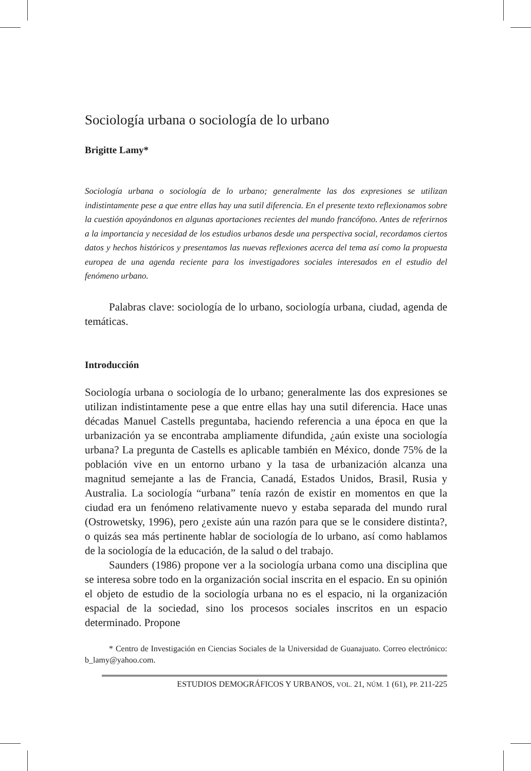Sociología urbana o sociología de lo urbano
Brigitte Lamy*
Sociología urbana o sociología de lo urbano; generalmente las dos expresiones se utilizan indistintamente pese a que entre ellas hay una sutil diferencia. En el presente texto reflexionamos sobre la cuestión apoyándonos en algunas aportaciones recientes del mundo francófono. Antes de referirnos a la importancia y necesidad de los estudios urbanos desde una perspectiva social, recordamos ciertos datos y hechos históricos y presentamos las nuevas reflexiones acerca del tema así como la propuesta europea de una agenda reciente para los investigadores sociales interesados en el estudio del fenómeno urbano.
Palabras clave: sociología de lo urbano, sociología urbana, ciudad, agenda de temáticas.
Introducción
Sociología urbana o sociología de lo urbano; generalmente las dos expresiones se utilizan indistintamente pese a que entre ellas hay una sutil diferencia. Hace unas décadas Manuel Castells preguntaba, haciendo referencia a una época en que la urbanización ya se encontraba ampliamente difundida, ¿aún existe una sociología urbana? La pregunta de Castells es aplicable también en México, donde 75% de la población vive en un entorno urbano y la tasa de urbanización alcanza una magnitud semejante a las de Francia, Canadá, Estados Unidos, Brasil, Rusia y Australia. La sociología “urbana” tenía razón de existir en momentos en que la ciudad era un fenómeno relativamente nuevo y estaba separada del mundo rural (Ostrowetsky, 1996), pero ¿existe aún una razón para que se le considere distinta?, o quizás sea más pertinente hablar de sociología de lo urbano, así como hablamos de la sociología de la educación, de la salud o del trabajo.
Saunders (1986) propone ver a la sociología urbana como una disciplina que se interesa sobre todo en la organización social inscrita en el espacio. En su opinión el objeto de estudio de la sociología urbana no es el espacio, ni la organización espacial de la sociedad, sino los procesos sociales inscritos en un espacio determinado. Propone
* Centro de Investigación en Ciencias Sociales de la Universidad de Guanajuato. Correo electrónico: b_lamy@yahoo.com.
ESTUDIOS DEMOGRÁFICOS Y URBANOS, VOL. 21, NÚM. 1 (61), PP. 211-225